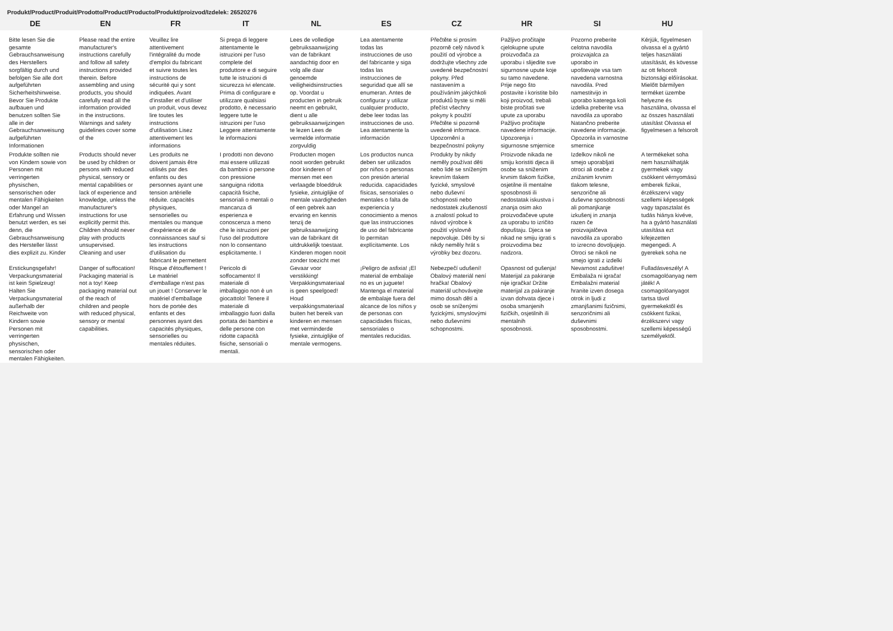Produkt/Product/Produit/Prodotto/Product/Producto/Produkt/proizvod/Izdelek: 26520276
| DE | EN | FR | IT | NL | ES | CZ | HR | SI | HU |
| --- | --- | --- | --- | --- | --- | --- | --- | --- | --- |
| Bitte lesen Sie die gesamte Gebrauchsanweisung des Herstellers sorgfältig durch und befolgen Sie alle dort aufgeführten Sicherheitshinweise. Bevor Sie Produkte aufbauen und benutzen sollten Sie alle in der Gebrauchsanweisung aufgeführten Informationen | Please read the entire manufacturer's instructions carefully and follow all safety instructions provided therein. Before assembling and using products, you should carefully read all the information provided in the instructions. Warnings and safety guidelines cover some of the | Veuillez lire attentivement l'intégralité du mode d'emploi du fabricant et suivre toutes les instructions de sécurité qui y sont indiquées. Avant d'installer et d'utiliser un produit, vous devez lire toutes les instructions d'utilisation Lisez attentivement les informations | Si prega di leggere attentamente le istruzioni per l'uso complete del produttore e di seguire tutte le istruzioni di sicurezza ivi elencate. Prima di configurare e utilizzare qualsiasi prodotto, è necessario leggere tutte le istruzioni per l'uso Leggere attentamente le informazioni | Lees de volledige gebruiksaanwijzing van de fabrikant aandachtig door en volg alle daar genoemde veiligheidsinstructies op. Voordat u producten in gebruik neemt en gebruikt, dient u alle gebruiksaanwijzingen te lezen Lees de vermelde informatie zorgvuldig | Lea atentamente todas las instrucciones de uso del fabricante y siga todas las instrucciones de seguridad que allí se enumeran. Antes de configurar y utilizar cualquier producto, debe leer todas las instrucciones de uso. Lea atentamente la información | Přečtěte si prosím pozorně celý návod k použití od výrobce a dodržujte všechny zde uvedené bezpečnostní pokyny. Před nastavením a používáním jakýchkoli produktů byste si měli přečíst všechny pokyny k použití Přečtěte si pozorně uvedené informace. Upozornění a bezpečnostní pokyny | Pažljivo pročitajte cjelokupne upute proizvođača za uporabu i slijedite sve sigurnosne upute koje su tamo navedene. Prije nego što postavite i koristite bilo koji proizvod, trebali biste pročitati sve upute za uporabu Pažljivo pročitajte navedene informacije. Upozorenja i sigurnosne smjernice | Pozorno preberite celotna navodila proizvajalca za uporabo in upoštevajte vsa tam navedena varnostna navodila. Pred namestitvijo in uporabo katerega koli izdelka preberite vsa navodila za uporabo Natančno preberite navedene informacije. Opozorila in varnostne smernice | Kérjük, figyelmesen olvassa el a gyártó teljes használati utasítását, és kövesse az ott felsorolt biztonsági előírásokat. Mielőtt bármilyen terméket üzembe helyezne és használna, olvassa el az összes használati utasítást Olvassa el figyelmesen a felsorolt |
| Produkte sollten nie von Kindern sowie von Personen mit verringerten physischen, sensorischen oder mentalen Fähigkeiten oder Mangel an Erfahrung und Wissen benutzt werden, es sei denn, die Gebrauchsanweisung des Hersteller lässt dies explizit zu. Kinder | Products should never be used by children or persons with reduced physical, sensory or mental capabilities or lack of experience and knowledge, unless the manufacturer's instructions for use explicitly permit this. Children should never play with products unsupervised. Cleaning and user | Les produits ne doivent jamais être utilisés par des enfants ou des personnes ayant une tension artérielle réduite. capacités physiques, sensorielles ou mentales ou manque d'expérience et de connaissances sauf si les instructions d'utilisation du fabricant le permettent | I prodotti non devono mai essere utilizzati da bambini o persone con pressione sanguigna ridotta capacità fisiche, sensoriali o mentali o mancanza di esperienza e conoscenza a meno che le istruzioni per l'uso del produttore non lo consentano esplicitamente. I | Producten mogen nooit worden gebruikt door kinderen of mensen met een verlaagde bloeddruk fysieke, zintuiglijke of mentale vaardigheden of een gebrek aan ervaring en kennis tenzij de gebruiksaanwijzing van de fabrikant dit uitdrukkelijk toestaat. Kinderen mogen nooit zonder toezicht met | Los productos nunca deben ser utilizados por niños o personas con presión arterial reducida. capacidades físicas, sensoriales o mentales o falta de experiencia y conocimiento a menos que las instrucciones de uso del fabricante lo permitan explícitamente. Los | Produkty by nikdy neměly používat děti nebo lidé se sníženým krevním tlakem fyzické, smyslové nebo duševní schopnosti nebo nedostatek zkušeností a znalostí pokud to návod výrobce k použití výslovně nepovoluje. Děti by si nikdy neměly hrát s výrobky bez dozoru. | Proizvode nikada ne smiju koristiti djeca ili osobe sa sniženim krvnim tlakom fizičke, osjetilne ili mentalne sposobnosti ili nedostatak iskustva i znanja osim ako proizvođačeve upute za uporabu to izričito dopuštaju. Djeca se nikad ne smiju igrati s proizvodima bez nadzora. | Izdelkov nikoli ne smejo uporabljati otroci ali osebe z znižanim krvnim tlakom telesne, senzorične ali duševne sposobnosti ali pomanjkanje izkušenj in znanja razen če proizvajalčeva navodila za uporabo to izrecno dovoljujejo. Otroci se nikoli ne smejo igrati z izdelki | A termékeket soha nem használhatják gyermekek vagy csökkent vérnyomású emberek fizikai, érzékszervi vagy szellemi képességek vagy tapasztalat és tudás hiánya kivéve, ha a gyártó használati utasítása ezt kifejezetten megengedi. A gyerekek soha ne |
| Erstickungsgefahr! Verpackungsmaterial ist kein Spielzeug! Halten Sie Verpackungsmaterial außerhalb der Reichweite von Kindern sowie Personen mit verringerten physischen, sensorischen oder mentalen Fähigkeiten. | Danger of suffocation! Packaging material is not a toy! Keep packaging material out of the reach of children and people with reduced physical, sensory or mental capabilities. | Risque d'étouffement ! Le matériel d'emballage n'est pas un jouet ! Conserver le matériel d'emballage hors de portée des enfants et des personnes ayant des capacités physiques, sensorielles ou mentales réduites. | Pericolo di soffocamento! Il materiale di imballaggio non è un giocattolo! Tenere il materiale di imballaggio fuori dalla portata dei bambini e delle persone con ridotte capacità fisiche, sensoriali o mentali. | Gevaar voor verstikking! Verpakkingsmateriaal is geen speelgoed! Houd verpakkingsmateriaal buiten het bereik van kinderen en mensen met verminderde fysieke, zintuiglijke of mentale vermogens. | ¡Peligro de asfixia! ¡El material de embalaje no es un juguete! Mantenga el material de embalaje fuera del alcance de los niños y de personas con capacidades físicas, sensoriales o mentales reducidas. | Nebezpečí udušení! Obalový materiál není hračka! Obalový materiál uchovávejte mimo dosah dětí a osob se sníženými fyzickými, smyslovými nebo duševními schopnostmi. | Opasnost od gušenja! Materijal za pakiranje nije igračka! Držite materijal za pakiranje izvan dohvata djece i osoba smanjenih fizičkih, osjetilnih ili mentalnih sposobnosti. | Nevarnost zadušitve! Embalaža ni igrača! Embalažni material hranite izven dosega otrok in ljudi z zmanjšanimi fizičnimi, senzoričnimi ali duševnimi sposobnostmi. | Fulladásveszély! A csomagolóanyag nem játék! A csomagolóanyagot tartsa távol gyermekektől és csökkent fizikai, érzékszervi vagy szellemi képességű személyektől. |